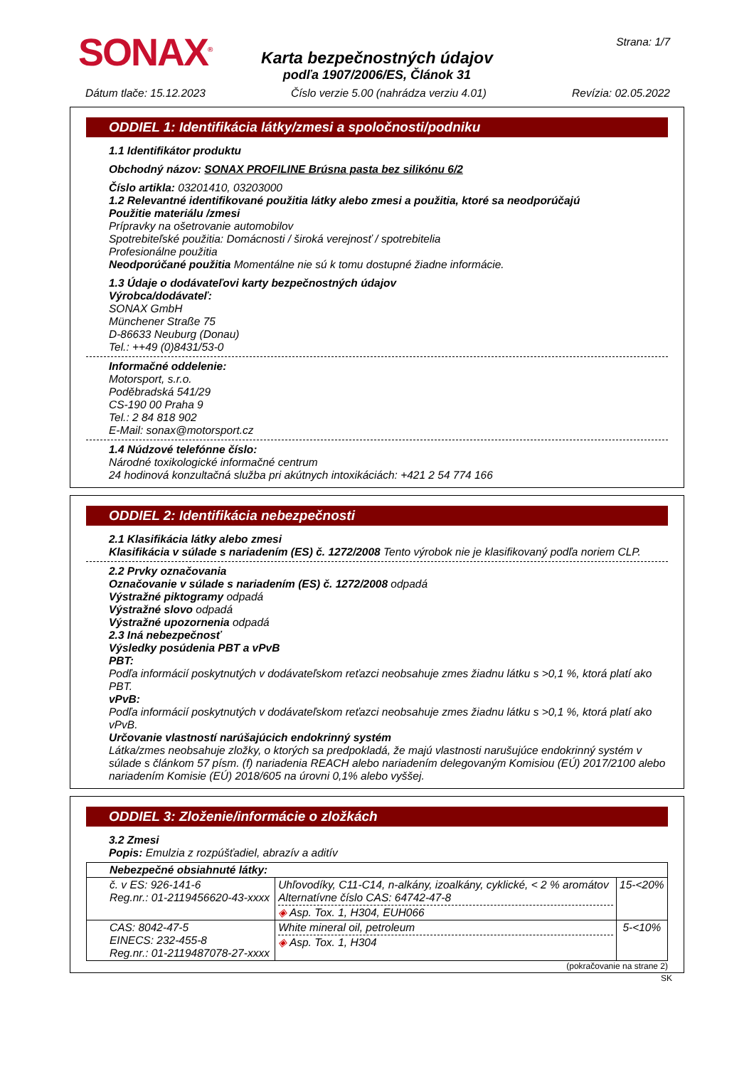SONAX<sup>®</sup>
Karta bezpečnostných údajov
podľa 1907/2006/ES, Článok 31
Strana: 1/7
Dátum tlače: 15.12.2023 Číslo verzie 5.00 (nahrádza verziu 4.01) Revízia: 02.05.2022
ODDIEL 1: Identifikácia látky/zmesi a spoločnosti/podniku
1.1 Identifikátor produktu
Obchodný názov: SONAX PROFILINE Brúsna pasta bez silikónu 6/2
Číslo artikla: 03201410, 03203000
1.2 Relevantné identifikované použitia látky alebo zmesi a použitia, ktoré sa neodporúčajú
Použitie materiálu /zmesi
Prípravky na ošetrovanie automobilov
Spotrebiteľské použitia: Domácnosti / široká verejnosť / spotrebitelia
Profesionálne použitia
Neodporúčané použitia Momentálne nie sú k tomu dostupné žiadne informácie.
1.3 Údaje o dodávateľovi karty bezpečnostných údajov
Výrobca/dodávateľ:
SONAX GmbH
Münchener Straße 75
D-86633 Neuburg (Donau)
Tel.: ++49 (0)8431/53-0
Informačné oddelenie:
Motorsport, s.r.o.
Poděbradská 541/29
CS-190 00 Praha 9
Tel.: 2 84 818 902
E-Mail: sonax@motorsport.cz
1.4 Núdzové telefónne číslo:
Národné toxikologické informačné centrum
24 hodinová konzultačná služba pri akútnych intoxikáciách: +421 2 54 774 166
ODDIEL 2: Identifikácia nebezpečnosti
2.1 Klasifikácia látky alebo zmesi
Klasifikácia v súlade s nariadením (ES) č. 1272/2008 Tento výrobok nie je klasifikovaný podľa noriem CLP.
2.2 Prvky označovania
Označovanie v súlade s nariadením (ES) č. 1272/2008 odpadá
Výstražné piktogramy odpadá
Výstražné slovo odpadá
Výstražné upozornenia odpadá
2.3 Iná nebezpečnosť
Výsledky posúdenia PBT a vPvB
PBT:
Podľa informácií poskytnutých v dodávateľskom reťazci neobsahuje zmes žiadnu látku s >0,1 %, ktorá platí ako PBT.
vPvB:
Podľa informácií poskytnutých v dodávateľskom reťazci neobsahuje zmes žiadnu látku s >0,1 %, ktorá platí ako vPvB.
Určovanie vlastností narúšajúcich endokrinný systém
Látka/zmes neobsahuje zložky, o ktorých sa predpokladá, že majú vlastnosti narušujúce endokrinný systém v súlade s článkom 57 písm. (f) nariadenia REACH alebo nariadením delegovaným Komisiou (EÚ) 2017/2100 alebo nariadením Komisie (EÚ) 2018/605 na úrovni 0,1% alebo vyššej.
ODDIEL 3: Zloženie/informácie o zložkách
3.2 Zmesi
Popis: Emulzia z rozpúšťadiel, abrazív a aditív
| Nebezpečné obsiahnuté látky: | | |
| č. v ES: 926-141-6 Reg.nr.: 01-2119456620-43-xxxx | Uhľovodíky, C11-C14, n-alkány, izoalkány, cyklické, < 2 % aromátov Alternatívne číslo CAS: 64742-47-8 ◈ Asp. Tox. 1, H304, EUH066 | 15-<20% |
| CAS: 8042-47-5 EINECS: 232-455-8 Reg.nr.: 01-2119487078-27-xxxx | White mineral oil, petroleum ◈ Asp. Tox. 1, H304 | 5-<10% |
(pokračovanie na strane 2)
SK